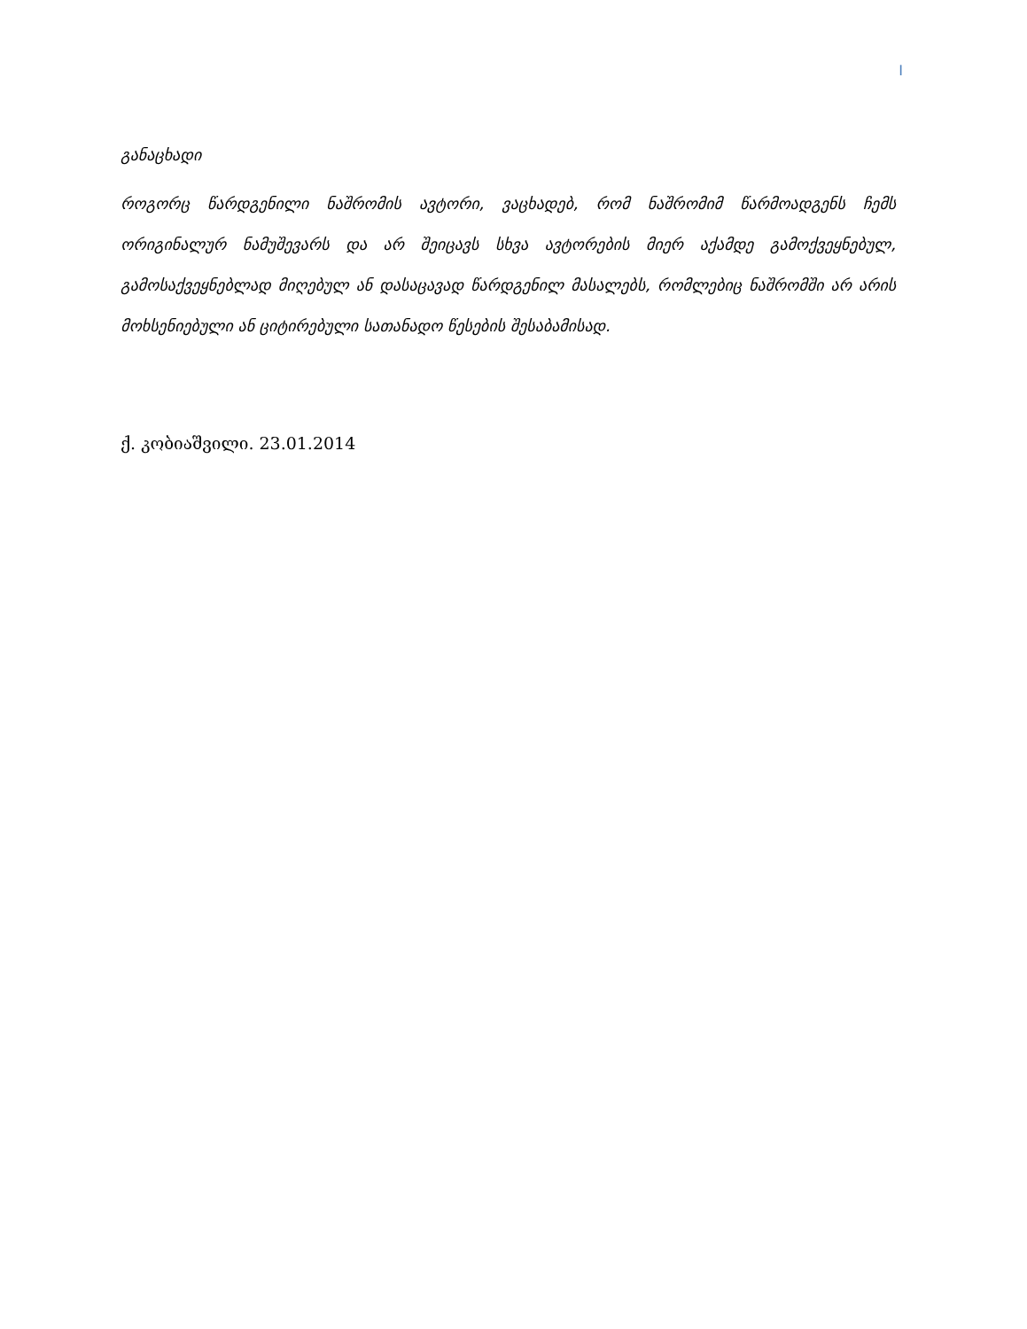I
განაცხადი
როგორც წარდგენილი ნაშრომის ავტორი, ვაცხადებ, რომ ნაშრომიმ წარმოადგენს ჩემს ორიგინალურ ნამუშევარს და არ შეიცავს სხვა ავტორების მიერ აქამდე გამოქვეყნებულ, გამოსაქვეყნებლად მიღებულ ან დასაცავად წარდგენილ მასალებს, რომლებიც ნაშრომში არ არის მოხსენიებული ან ციტირებული სათანადო წესების შესაბამისად.
ქ. კობიაშვილი. 23.01.2014